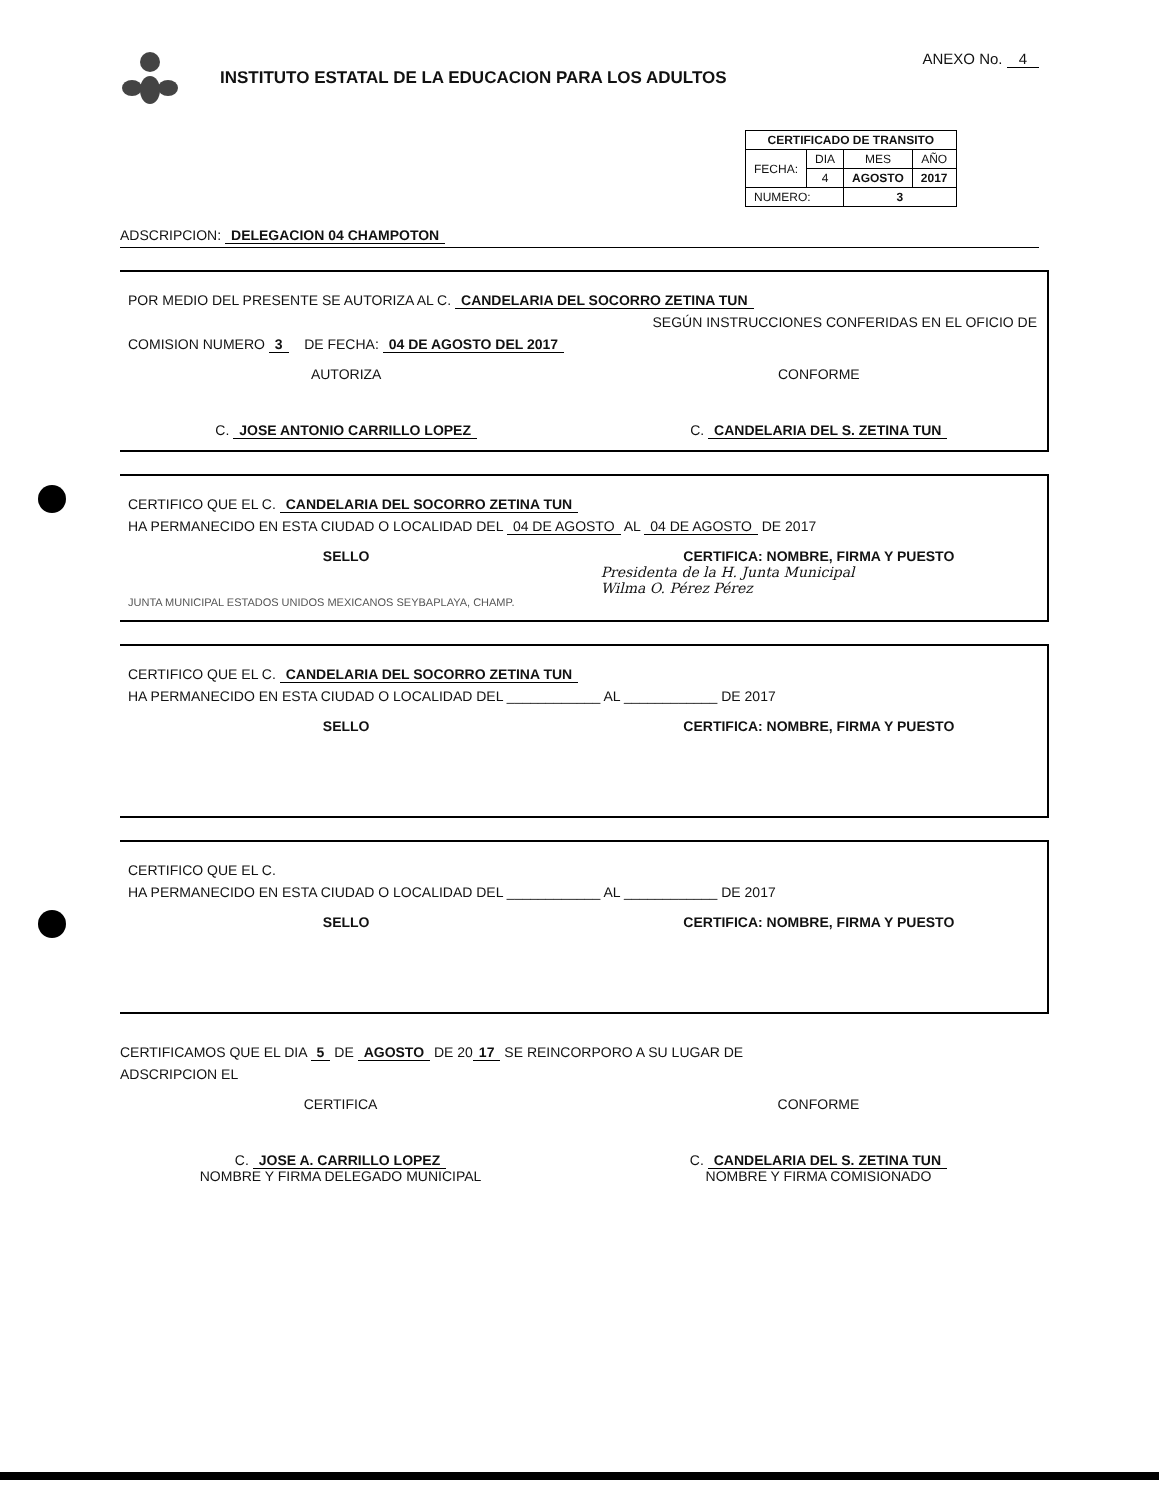INSTITUTO ESTATAL DE LA EDUCACION PARA LOS ADULTOS
ANEXO No. 4
| CERTIFICADO DE TRANSITO | | | |
| --- | --- | --- | --- |
| FECHA: | DIA | MES | AÑO |
| | 4 | AGOSTO | 2017 |
| NUMERO: | | 3 | |
ADSCRIPCION: DELEGACION 04 CHAMPOTON
POR MEDIO DEL PRESENTE SE AUTORIZA AL C. CANDELARIA DEL SOCORRO ZETINA TUN
SEGÚN INSTRUCCIONES CONFERIDAS EN EL OFICIO DE
COMISION NUMERO 3 DE FECHA: 04 DE AGOSTO DEL 2017
AUTORIZA CONFORME
C. JOSE ANTONIO CARRILLO LOPEZ C. CANDELARIA DEL S. ZETINA TUN
CERTIFICO QUE EL C. CANDELARIA DEL SOCORRO ZETINA TUN
HA PERMANECIDO EN ESTA CIUDAD O LOCALIDAD DEL 04 DE AGOSTO AL 04 DE AGOSTO DE 2017
SELLO CERTIFICA: NOMBRE, FIRMA Y PUESTO
Presidenta de la H. Junta Municipal
Wilma O. Pérez Pérez
JUNTA MUNICIPAL ESTADOS UNIDOS MEXICANOS SEYBAPLAYA, CHAMP.
CERTIFICO QUE EL C. CANDELARIA DEL SOCORRO ZETINA TUN
HA PERMANECIDO EN ESTA CIUDAD O LOCALIDAD DEL ____________ AL ____________ DE 2017
SELLO CERTIFICA: NOMBRE, FIRMA Y PUESTO
CERTIFICO QUE EL C.
HA PERMANECIDO EN ESTA CIUDAD O LOCALIDAD DEL ____________ AL ____________ DE 2017
SELLO CERTIFICA: NOMBRE, FIRMA Y PUESTO
CERTIFICAMOS QUE EL DIA 5 DE AGOSTO DE 20 17 SE REINCORPORO A SU LUGAR DE
ADSCRIPCION EL
CERTIFICA CONFORME
C. JOSE A. CARRILLO LOPEZ
NOMBRE Y FIRMA DELEGADO MUNICIPAL
C. CANDELARIA DEL S. ZETINA TUN
NOMBRE Y FIRMA COMISIONADO